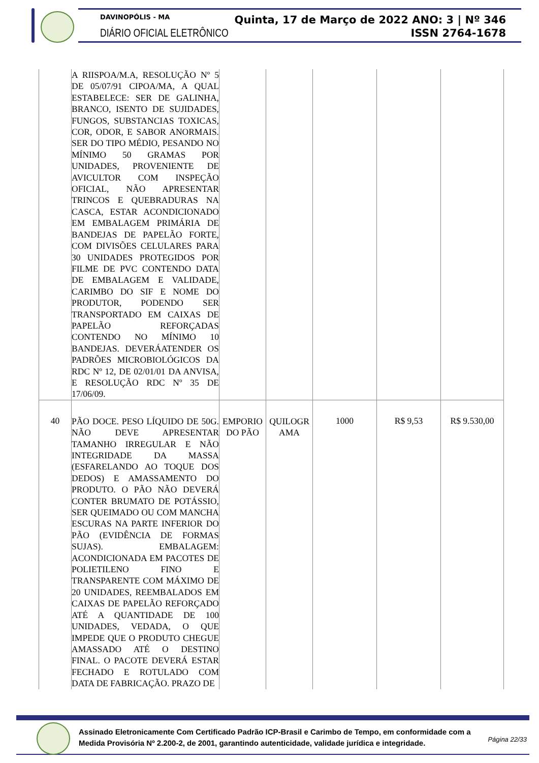DAVINOPÓLIS - MA
DIÁRIO OFICIAL ELETRÔNICO
Quinta, 17 de Março de 2022 ANO: 3 | Nº 346
ISSN 2764-1678
| | A RIISPOA/M.A, RESOLUÇÃO Nº 5 DE 05/07/91 CIPOA/MA, A QUAL ESTABELECE: SER DE GALINHA, BRANCO, ISENTO DE SUJIDADES, FUNGOS, SUBSTANCIAS TOXICAS, COR, ODOR, E SABOR ANORMAIS. SER DO TIPO MÉDIO, PESANDO NO MÍNIMO 50 GRAMAS POR UNIDADES, PROVENIENTE DE AVICULTOR COM INSPEÇÃO OFICIAL, NÃO APRESENTAR TRINCOS E QUEBRADURAS NA CASCA, ESTAR ACONDICIONADO EM EMBALAGEM PRIMÁRIA DE BANDEJAS DE PAPELÃO FORTE, COM DIVISÕES CELULARES PARA 30 UNIDADES PROTEGIDOS POR FILME DE PVC CONTENDO DATA DE EMBALAGEM E VALIDADE, CARIMBO DO SIF E NOME DO PRODUTOR, PODENDO SER TRANSPORTADO EM CAIXAS DE PAPELÃO REFORÇADAS CONTENDO NO MÍNIMO 10 BANDEJAS. DEVERÁATENDER OS PADRÕES MICROBIOLÓGICOS DA RDC Nº 12, DE 02/01/01 DA ANVISA, E RESOLUÇÃO RDC Nº 35 DE 17/06/09. | | | | | |
| 40 | PÃO DOCE. PESO LÍQUIDO DE 50G. NÃO DEVE APRESENTAR TAMANHO IRREGULAR E NÃO INTEGRIDADE DA MASSA (ESFARELANDO AO TOQUE DOS DEDOS) E AMASSAMENTO DO PRODUTO. O PÃO NÃO DEVERÁ CONTER BRUMATO DE POTÁSSIO, SER QUEIMADO OU COM MANCHA ESCURAS NA PARTE INFERIOR DO PÃO (EVIDÊNCIA DE FORMAS SUJAS). EMBALAGEM: ACONDICIONADA EM PACOTES DE POLIETILENO FINO E TRANSPARENTE COM MÁXIMO DE 20 UNIDADES, REEMBALADOS EM CAIXAS DE PAPELÃO REFORÇADO ATÉ A QUANTIDADE DE 100 UNIDADES, VEDADA, O QUE IMPEDE QUE O PRODUTO CHEGUE AMASSADO ATÉ O DESTINO FINAL. O PACOTE DEVERÁ ESTAR FECHADO E ROTULADO COM DATA DE FABRICAÇÃO. PRAZO DE | EMPORIO DO PÃO | QUILOGR AMA | 1000 | R$ 9,53 | R$ 9.530,00 |
Assinado Eletronicamente Com Certificado Padrão ICP-Brasil e Carimbo de Tempo, em conformidade com a
Medida Provisória Nº 2.200-2, de 2001, garantindo autenticidade, validade jurídica e integridade.
Página 22/33